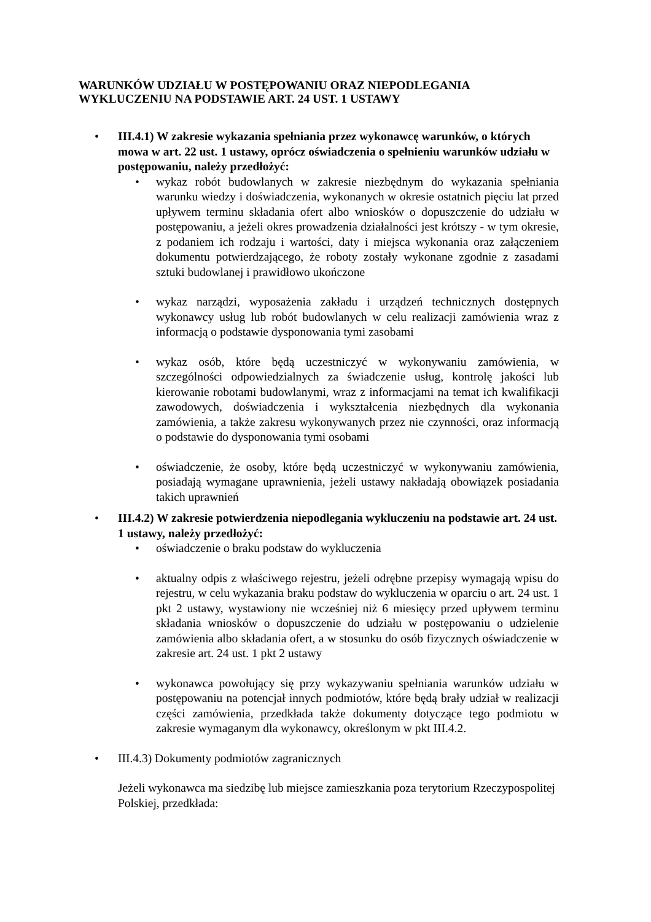WARUNKÓW UDZIAŁU W POSTĘPOWANIU ORAZ NIEPODLEGANIA WYKLUCZENIU NA PODSTAWIE ART. 24 UST. 1 USTAWY
•
III.4.1) W zakresie wykazania spełniania przez wykonawcę warunków, o których mowa w art. 22 ust. 1 ustawy, oprócz oświadczenia o spełnieniu warunków udziału w postępowaniu, należy przedłożyć:
• wykaz robót budowlanych w zakresie niezbędnym do wykazania spełniania warunku wiedzy i doświadczenia, wykonanych w okresie ostatnich pięciu lat przed upływem terminu składania ofert albo wniosków o dopuszczenie do udziału w postępowaniu, a jeżeli okres prowadzenia działalności jest krótszy - w tym okresie, z podaniem ich rodzaju i wartości, daty i miejsca wykonania oraz załączeniem dokumentu potwierdzającego, że roboty zostały wykonane zgodnie z zasadami sztuki budowlanej i prawidłowo ukończone
• wykaz narządzi, wyposażenia zakładu i urządzeń technicznych dostępnych wykonawcy usług lub robót budowlanych w celu realizacji zamówienia wraz z informacją o podstawie dysponowania tymi zasobami
• wykaz osób, które będą uczestniczyć w wykonywaniu zamówienia, w szczególności odpowiedzialnych za świadczenie usług, kontrolę jakości lub kierowanie robotami budowlanymi, wraz z informacjami na temat ich kwalifikacji zawodowych, doświadczenia i wykształcenia niezbędnych dla wykonania zamówienia, a także zakresu wykonywanych przez nie czynności, oraz informacją o podstawie do dysponowania tymi osobami
• oświadczenie, że osoby, które będą uczestniczyć w wykonywaniu zamówienia, posiadają wymagane uprawnienia, jeżeli ustawy nakładają obowiązek posiadania takich uprawnień
•
III.4.2) W zakresie potwierdzenia niepodlegania wykluczeniu na podstawie art. 24 ust. 1 ustawy, należy przedłożyć:
• oświadczenie o braku podstaw do wykluczenia
• aktualny odpis z właściwego rejestru, jeżeli odrębne przepisy wymagają wpisu do rejestru, w celu wykazania braku podstaw do wykluczenia w oparciu o art. 24 ust. 1 pkt 2 ustawy, wystawiony nie wcześniej niż 6 miesięcy przed upływem terminu składania wniosków o dopuszczenie do udziału w postępowaniu o udzielenie zamówienia albo składania ofert, a w stosunku do osób fizycznych oświadczenie w zakresie art. 24 ust. 1 pkt 2 ustawy
• wykonawca powołujący się przy wykazywaniu spełniania warunków udziału w postępowaniu na potencjał innych podmiotów, które będą brały udział w realizacji części zamówienia, przedkłada także dokumenty dotyczące tego podmiotu w zakresie wymaganym dla wykonawcy, określonym w pkt III.4.2.
• III.4.3) Dokumenty podmiotów zagranicznych
Jeżeli wykonawca ma siedzibę lub miejsce zamieszkania poza terytorium Rzeczypospolitej Polskiej, przedkłada: